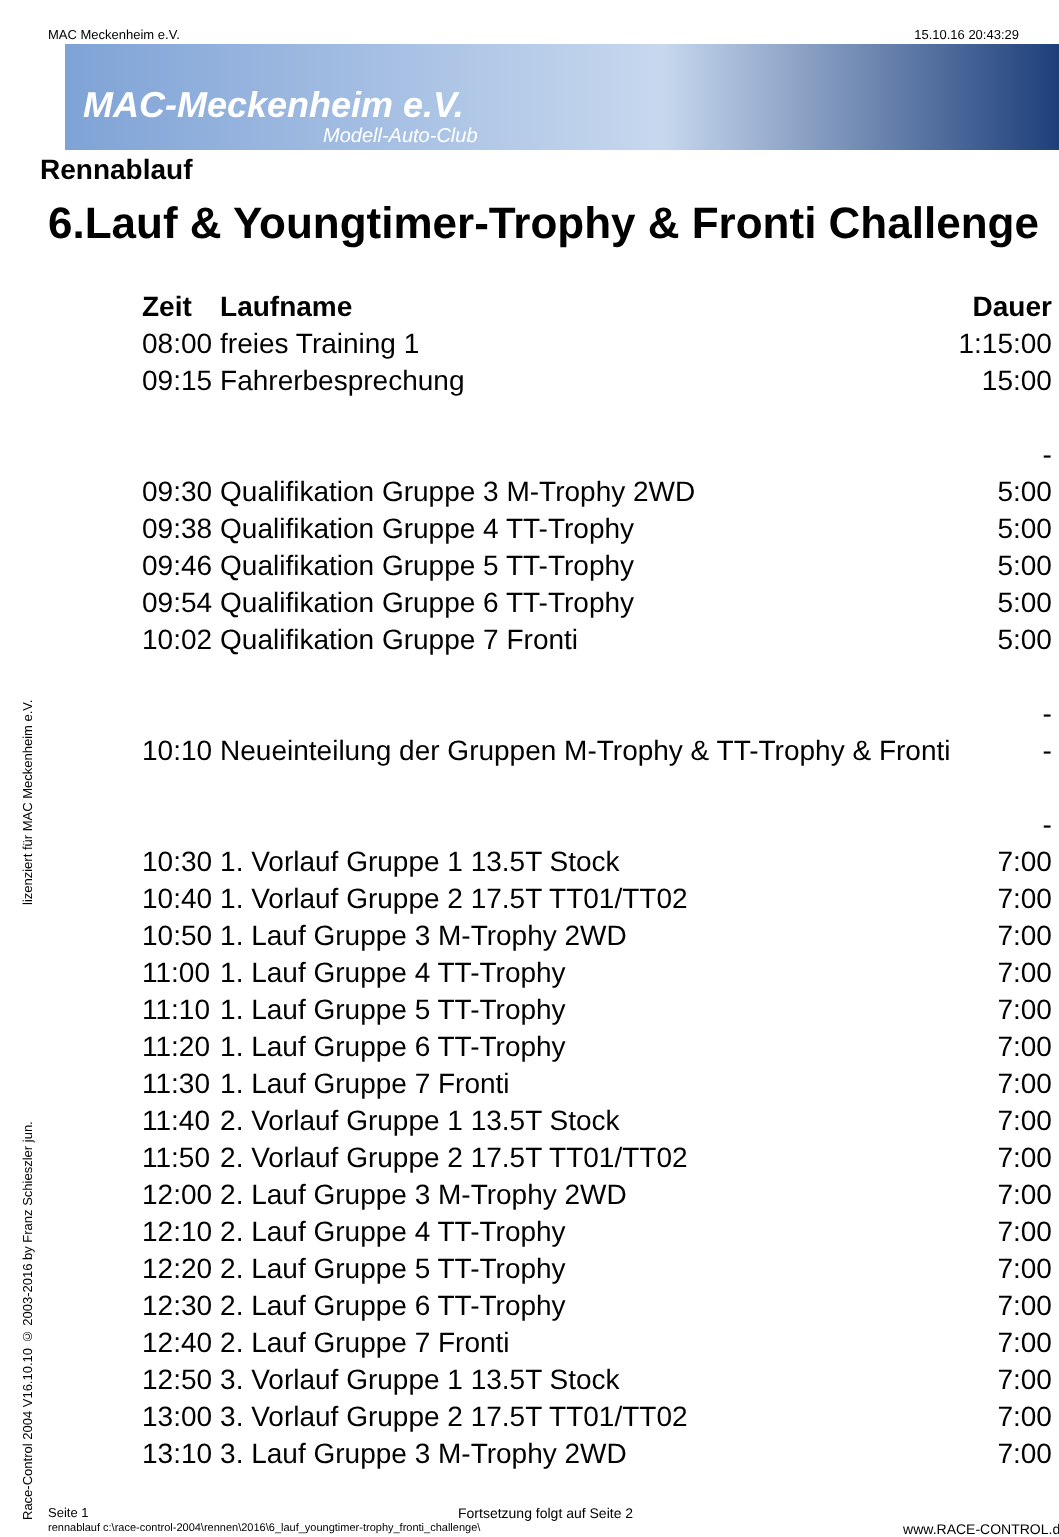MAC Meckenheim e.V. 15.10.16 20:43:29
MAC-Meckenheim e.V.
Modell-Auto-Club
Rennablauf
6.Lauf & Youngtimer-Trophy & Fronti Challenge
| Zeit | Laufname | Dauer |
| --- | --- | --- |
| 08:00 | freies Training 1 | 1:15:00 |
| 09:15 | Fahrerbesprechung | 15:00 |
| | | - |
| 09:30 | Qualifikation Gruppe 3 M-Trophy 2WD | 5:00 |
| 09:38 | Qualifikation Gruppe 4 TT-Trophy | 5:00 |
| 09:46 | Qualifikation Gruppe 5 TT-Trophy | 5:00 |
| 09:54 | Qualifikation Gruppe 6 TT-Trophy | 5:00 |
| 10:02 | Qualifikation Gruppe 7 Fronti | 5:00 |
| | | - |
| 10:10 | Neueinteilung der Gruppen M-Trophy & TT-Trophy & Fronti | - |
| | | - |
| 10:30 | 1. Vorlauf Gruppe 1 13.5T Stock | 7:00 |
| 10:40 | 1. Vorlauf Gruppe 2 17.5T TT01/TT02 | 7:00 |
| 10:50 | 1. Lauf Gruppe 3 M-Trophy 2WD | 7:00 |
| 11:00 | 1. Lauf Gruppe 4 TT-Trophy | 7:00 |
| 11:10 | 1. Lauf Gruppe 5 TT-Trophy | 7:00 |
| 11:20 | 1. Lauf Gruppe 6 TT-Trophy | 7:00 |
| 11:30 | 1. Lauf Gruppe 7 Fronti | 7:00 |
| 11:40 | 2. Vorlauf Gruppe 1 13.5T Stock | 7:00 |
| 11:50 | 2. Vorlauf Gruppe 2 17.5T TT01/TT02 | 7:00 |
| 12:00 | 2. Lauf Gruppe 3 M-Trophy 2WD | 7:00 |
| 12:10 | 2. Lauf Gruppe 4 TT-Trophy | 7:00 |
| 12:20 | 2. Lauf Gruppe 5 TT-Trophy | 7:00 |
| 12:30 | 2. Lauf Gruppe 6 TT-Trophy | 7:00 |
| 12:40 | 2. Lauf Gruppe 7 Fronti | 7:00 |
| 12:50 | 3. Vorlauf Gruppe 1 13.5T Stock | 7:00 |
| 13:00 | 3. Vorlauf Gruppe 2 17.5T TT01/TT02 | 7:00 |
| 13:10 | 3. Lauf Gruppe 3 M-Trophy 2WD | 7:00 |
Race-Control 2004 V16.10.10 © 2003-2016 by Franz Schieszler jun. lizenziert für MAC Meckenheim e.V.
Seite 1 Fortsetzung folgt auf Seite 2
rennablauf c:\race-control-2004\rennen\2016\6_lauf_youngtimer-trophy_fronti_challenge\ www.RACE-CONTROL.de